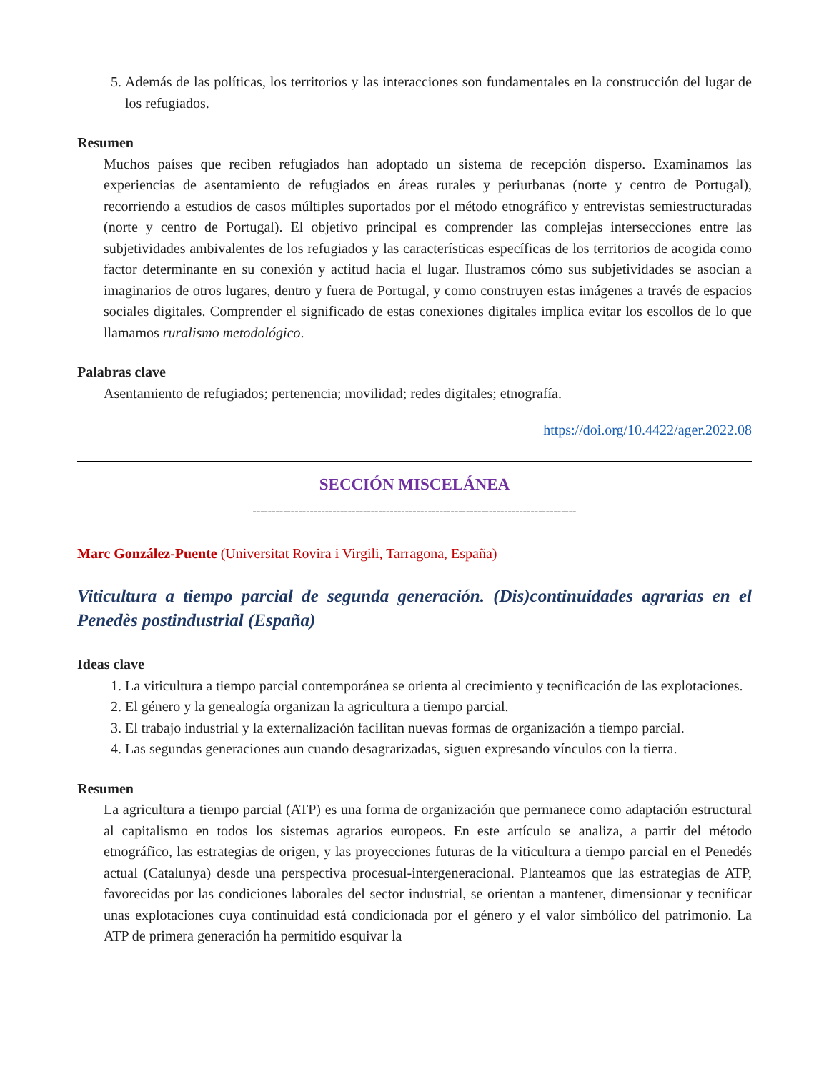5. Además de las políticas, los territorios y las interacciones son fundamentales en la construcción del lugar de los refugiados.
Resumen
Muchos países que reciben refugiados han adoptado un sistema de recepción disperso. Examinamos las experiencias de asentamiento de refugiados en áreas rurales y periurbanas (norte y centro de Portugal), recorriendo a estudios de casos múltiples suportados por el método etnográfico y entrevistas semiestructuradas (norte y centro de Portugal). El objetivo principal es comprender las complejas intersecciones entre las subjetividades ambivalentes de los refugiados y las características específicas de los territorios de acogida como factor determinante en su conexión y actitud hacia el lugar. Ilustramos cómo sus subjetividades se asocian a imaginarios de otros lugares, dentro y fuera de Portugal, y como construyen estas imágenes a través de espacios sociales digitales. Comprender el significado de estas conexiones digitales implica evitar los escollos de lo que llamamos ruralismo metodológico.
Palabras clave
Asentamiento de refugiados; pertenencia; movilidad; redes digitales; etnografía.
https://doi.org/10.4422/ager.2022.08
SECCIÓN MISCELÁNEA
-------------------------------------------------------------------------------------
Marc González-Puente (Universitat Rovira i Virgili, Tarragona, España)
Viticultura a tiempo parcial de segunda generación. (Dis)continuidades agrarias en el Penedès postindustrial (España)
Ideas clave
1. La viticultura a tiempo parcial contemporánea se orienta al crecimiento y tecnificación de las explotaciones.
2. El género y la genealogía organizan la agricultura a tiempo parcial.
3. El trabajo industrial y la externalización facilitan nuevas formas de organización a tiempo parcial.
4. Las segundas generaciones aun cuando desagrarizadas, siguen expresando vínculos con la tierra.
Resumen
La agricultura a tiempo parcial (ATP) es una forma de organización que permanece como adaptación estructural al capitalismo en todos los sistemas agrarios europeos. En este artículo se analiza, a partir del método etnográfico, las estrategias de origen, y las proyecciones futuras de la viticultura a tiempo parcial en el Penedés actual (Catalunya) desde una perspectiva procesual-intergeneracional. Planteamos que las estrategias de ATP, favorecidas por las condiciones laborales del sector industrial, se orientan a mantener, dimensionar y tecnificar unas explotaciones cuya continuidad está condicionada por el género y el valor simbólico del patrimonio. La ATP de primera generación ha permitido esquivar la